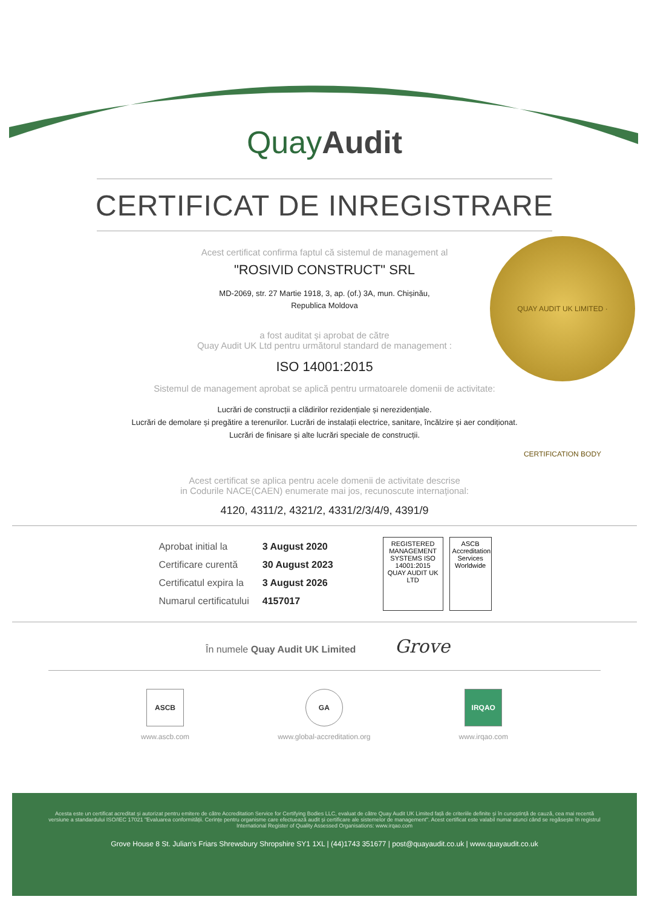QuayAudit
CERTIFICAT DE INREGISTRARE
QUAY AUDIT UK LIMITED · CERTIFICATION BODY
Acest certificat confirma faptul că sistemul de management al
"ROSIVID CONSTRUCT" SRL
MD-2069, str. 27 Martie 1918, 3, ap. (of.) 3A, mun. Chișinău,
Republica Moldova
a fost auditat și aprobat de către
Quay Audit UK Ltd pentru următorul standard de management :
ISO 14001:2015
Sistemul de management aprobat se aplică pentru urmatoarele domenii de activitate:
Lucrări de construcții a clădirilor rezidențiale și nerezidențiale.
Lucrări de demolare și pregătire a terenurilor. Lucrări de instalații electrice, sanitare, încălzire și aer condiționat.
Lucrări de finisare și alte lucrări speciale de construcții.
Acest certificat se aplica pentru acele domenii de activitate descrise
in Codurile NACE(CAEN) enumerate mai jos, recunoscute internațional:
4120, 4311/2, 4321/2, 4331/2/3/4/9, 4391/9
| Aprobat initial la | 3 August 2020 |
| Certificare curentă | 30 August 2023 |
| Certificatul expira la | 3 August 2026 |
| Numarul certificatului | 4157017 |
REGISTERED MANAGEMENT SYSTEMS ISO 14001:2015
QUAY AUDIT UK LTD
ASCB Accreditation Services Worldwide
În numele Quay Audit UK Limited Grove
ASCB
www.ascb.com
GA
www.global-accreditation.org
IRQAO
www.irqao.com
Acesta este un certificat acreditat și autorizat pentru emitere de către Accreditation Service for Certifying Bodies LLC, evaluat de către Quay Audit UK Limited față de criteriile definite și în cunoștință de cauză, cea mai recentă versiune a standardului ISO/IEC 17021 "Evaluarea conformității. Cerințe pentru organisme care efectuează audit și certificare ale sistemelor de management". Acest certificat este valabil numai atunci când se regăsește în registrul International Register of Quality Assessed Organisations: www.irqao.com
Grove House 8 St. Julian's Friars Shrewsbury Shropshire SY1 1XL | (44)1743 351677 | post@quayaudit.co.uk | www.quayaudit.co.uk